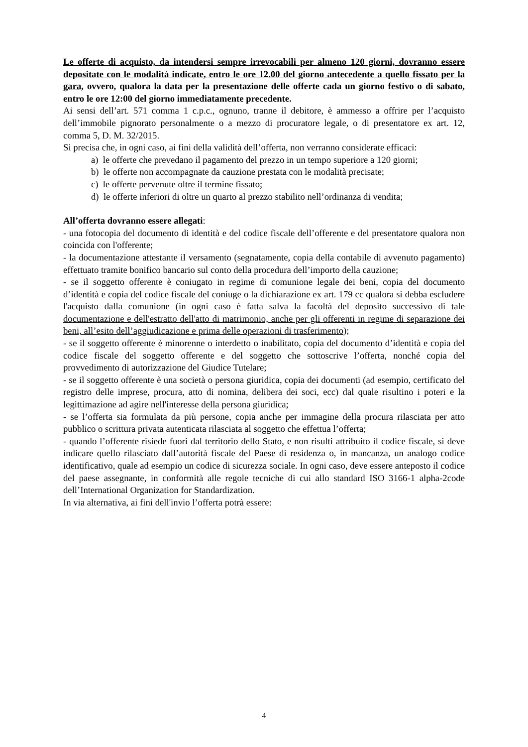Le offerte di acquisto, da intendersi sempre irrevocabili per almeno 120 giorni, dovranno essere depositate con le modalità indicate, entro le ore 12.00 del giorno antecedente a quello fissato per la gara, ovvero, qualora la data per la presentazione delle offerte cada un giorno festivo o di sabato, entro le ore 12:00 del giorno immediatamente precedente.
Ai sensi dell’art. 571 comma 1 c.p.c., ognuno, tranne il debitore, è ammesso a offrire per l’acquisto dell’immobile pignorato personalmente o a mezzo di procuratore legale, o di presentatore ex art. 12, comma 5, D. M. 32/2015.
Si precisa che, in ogni caso, ai fini della validità dell’offerta, non verranno considerate efficaci:
a) le offerte che prevedano il pagamento del prezzo in un tempo superiore a 120 giorni;
b) le offerte non accompagnate da cauzione prestata con le modalità precisate;
c) le offerte pervenute oltre il termine fissato;
d) le offerte inferiori di oltre un quarto al prezzo stabilito nell’ordinanza di vendita;
All’offerta dovranno essere allegati:
- una fotocopia del documento di identità e del codice fiscale dell’offerente e del presentatore qualora non coincida con l'offerente;
- la documentazione attestante il versamento (segnatamente, copia della contabile di avvenuto pagamento) effettuato tramite bonifico bancario sul conto della procedura dell’importo della cauzione;
- se il soggetto offerente è coniugato in regime di comunione legale dei beni, copia del documento d’identità e copia del codice fiscale del coniuge o la dichiarazione ex art. 179 cc qualora si debba escludere l'acquisto dalla comunione (in ogni caso è fatta salva la facoltà del deposito successivo di tale documentazione e dell'estratto dell'atto di matrimonio, anche per gli offerenti in regime di separazione dei beni, all’esito dell’aggiudicazione e prima delle operazioni di trasferimento);
- se il soggetto offerente è minorenne o interdetto o inabilitato, copia del documento d’identità e copia del codice fiscale del soggetto offerente e del soggetto che sottoscrive l’offerta, nonché copia del provvedimento di autorizzazione del Giudice Tutelare;
- se il soggetto offerente è una società o persona giuridica, copia dei documenti (ad esempio, certificato del registro delle imprese, procura, atto di nomina, delibera dei soci, ecc) dal quale risultino i poteri e la legittimazione ad agire nell'interesse della persona giuridica;
- se l’offerta sia formulata da più persone, copia anche per immagine della procura rilasciata per atto pubblico o scrittura privata autenticata rilasciata al soggetto che effettua l’offerta;
- quando l’offerente risiede fuori dal territorio dello Stato, e non risulti attribuito il codice fiscale, si deve indicare quello rilasciato dall’autorità fiscale del Paese di residenza o, in mancanza, un analogo codice identificativo, quale ad esempio un codice di sicurezza sociale. In ogni caso, deve essere anteposto il codice del paese assegnante, in conformità alle regole tecniche di cui allo standard ISO 3166-1 alpha-2code dell’International Organization for Standardization.
In via alternativa, ai fini dell'invio l’offerta potrà essere:
4